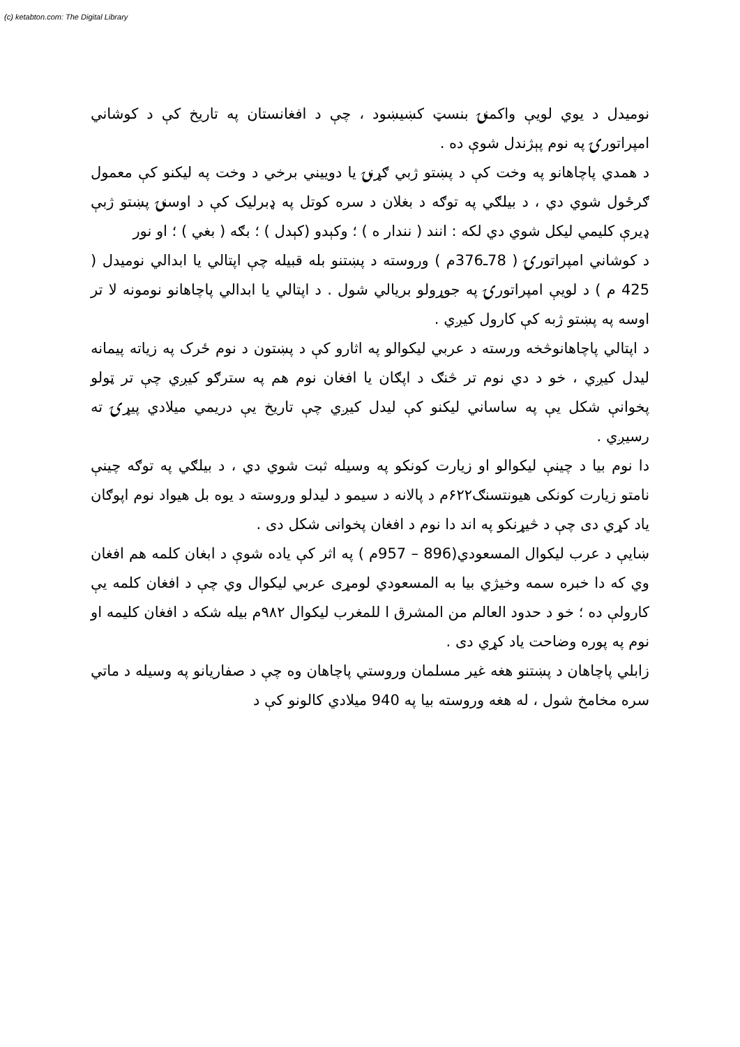(c) ketabton.com: The Digital Library
نومیدل د یوي لویې واکمنۍ بنسټ کښیښود ، چې د افغانستان په تاریخ کې د کوشاني امپراتورۍ په نوم پېژندل شوې ده .
د همدي پاچاهانو په وخت کې د پښتو ژبي ګړنۍ یا دوییني برخي د وخت په لیکنو کې معمول ګرځول شوي دي ، د بیلګي په توګه د بغلان د سره کوتل په ډبرلیک کې د اوسنۍ پښتو ژبې ډیرې کلیمي لیکل شوي دي لکه : انند ( نندار ه ) ؛ وکېدو (کېدل ) ؛ بګه ( بغي ) ؛ او نور
د کوشاني امپراتورۍ ( 78ـ376م ) وروسته د پښتنو بله قبیله چې اپتالي یا ابدالي نومیدل ( 425 م ) د لویې امپراتورۍ په جوړولو بریالي شول . د اپتالي یا ابدالي پاچاهانو نومونه لا تر اوسه په پښتو ژبه کې کارول کیږي .
د اپتالي پاچاهانوڅخه ورسته د عربي لیکوالو په اثارو کې د پښتون د نوم ځرک په زیاته پیمانه لیدل کیږي ، خو د دي نوم تر څنګ د اپګان یا افغان نوم هم په سترګو کیږي چې تر ټولو پخوانې شکل یې په ساساني لیکنو کې لیدل کیږي چې تاریخ یې دریمي میلادي پیړۍ ته رسیږي .
دا نوم بیا د چینې لیکوالو او زیارت کونکو په وسیله ثبت شوي دي ، د بیلګي په توګه چینې نامتو زیارت کونکی هیونتسنګ۶۲۲م د پالانه د سیمو د لیدلو وروسته د یوه بل هیواد نوم اپوګان یاد کړي دی چې د څیړنکو په اند دا نوم د افغان پخوانی شکل دی .
ښایې د عرب لیکوال المسعودي(896 – 957م ) په اثر کې یاده شوې د ابغان کلمه هم افغان وي که دا خبره سمه وخیژي بیا به المسعودي لومړی عربي لیکوال وي چې د افغان کلمه یې کارولې ده ؛ خو د حدود العالم من المشرق ا للمغرب لیکوال ۹۸۲م بیله شکه د افغان کلیمه او نوم په پوره وضاحت یاد کړي دی .
زابلي پاچاهان د پښتنو هغه غیر مسلمان وروستي پاچاهان وه چې د صفاریانو په وسیله د ماتي سره مخامخ شول ، له هغه وروسته بیا په 940 میلادي کالونو کې د